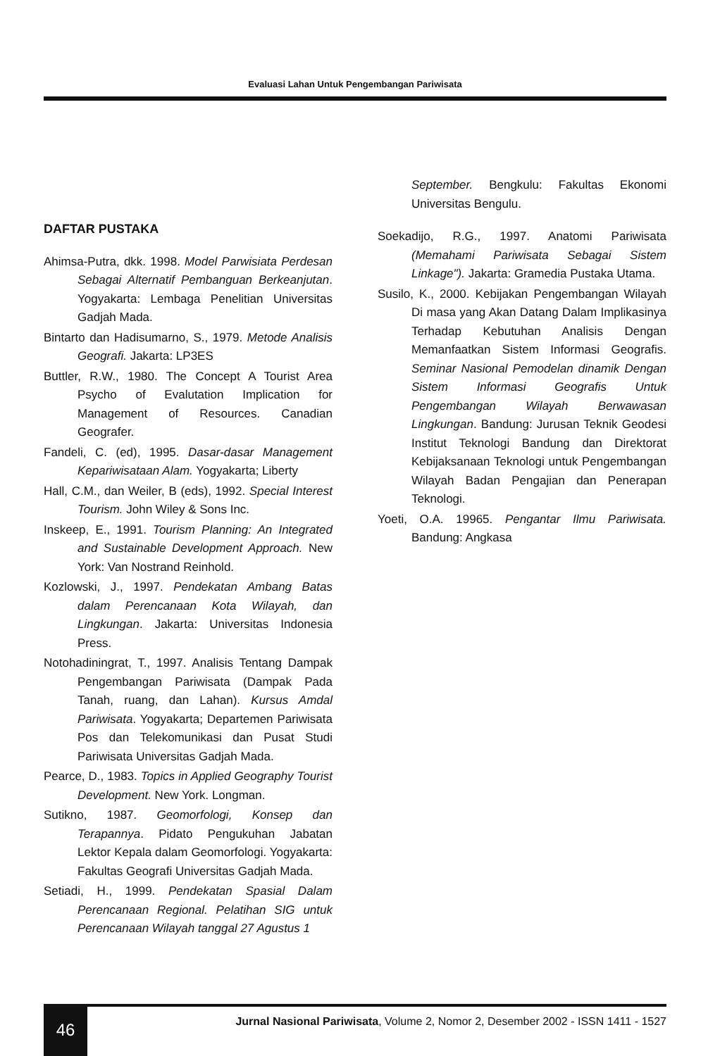Evaluasi Lahan Untuk Pengembangan Pariwisata
DAFTAR PUSTAKA
Ahimsa-Putra, dkk. 1998. Model Parwisiata Perdesan Sebagai Alternatif Pembanguan Berkeanjutan. Yogyakarta: Lembaga Penelitian Universitas Gadjah Mada.
Bintarto dan Hadisumarno, S., 1979. Metode Analisis Geografi. Jakarta: LP3ES
Buttler, R.W., 1980. The Concept A Tourist Area Psycho of Evalutation Implication for Management of Resources. Canadian Geografer.
Fandeli, C. (ed), 1995. Dasar-dasar Management Kepariwisataan Alam. Yogyakarta; Liberty
Hall, C.M., dan Weiler, B (eds), 1992. Special Interest Tourism. John Wiley & Sons Inc.
Inskeep, E., 1991. Tourism Planning: An Integrated and Sustainable Development Approach. New York: Van Nostrand Reinhold.
Kozlowski, J., 1997. Pendekatan Ambang Batas dalam Perencanaan Kota Wilayah, dan Lingkungan. Jakarta: Universitas Indonesia Press.
Notohadiningrat, T., 1997. Analisis Tentang Dampak Pengembangan Pariwisata (Dampak Pada Tanah, ruang, dan Lahan). Kursus Amdal Pariwisata. Yogyakarta; Departemen Pariwisata Pos dan Telekomunikasi dan Pusat Studi Pariwisata Universitas Gadjah Mada.
Pearce, D., 1983. Topics in Applied Geography Tourist Development. New York. Longman.
Sutikno, 1987. Geomorfologi, Konsep dan Terapannya. Pidato Pengukuhan Jabatan Lektor Kepala dalam Geomorfologi. Yogyakarta: Fakultas Geografi Universitas Gadjah Mada.
Setiadi, H., 1999. Pendekatan Spasial Dalam Perencanaan Regional. Pelatihan SIG untuk Perencanaan Wilayah tanggal 27 Agustus 1
September. Bengkulu: Fakultas Ekonomi Universitas Bengulu.
Soekadijo, R.G., 1997. Anatomi Pariwisata (Memahami Pariwisata Sebagai Sistem Linkage"). Jakarta: Gramedia Pustaka Utama.
Susilo, K., 2000. Kebijakan Pengembangan Wilayah Di masa yang Akan Datang Dalam Implikasinya Terhadap Kebutuhan Analisis Dengan Memanfaatkan Sistem Informasi Geografis. Seminar Nasional Pemodelan dinamik Dengan Sistem Informasi Geografis Untuk Pengembangan Wilayah Berwawasan Lingkungan. Bandung: Jurusan Teknik Geodesi Institut Teknologi Bandung dan Direktorat Kebijaksanaan Teknologi untuk Pengembangan Wilayah Badan Pengajian dan Penerapan Teknologi.
Yoeti, O.A. 19965. Pengantar Ilmu Pariwisata. Bandung: Angkasa
46
Jurnal Nasional Pariwisata, Volume 2, Nomor 2, Desember 2002 - ISSN 1411 - 1527